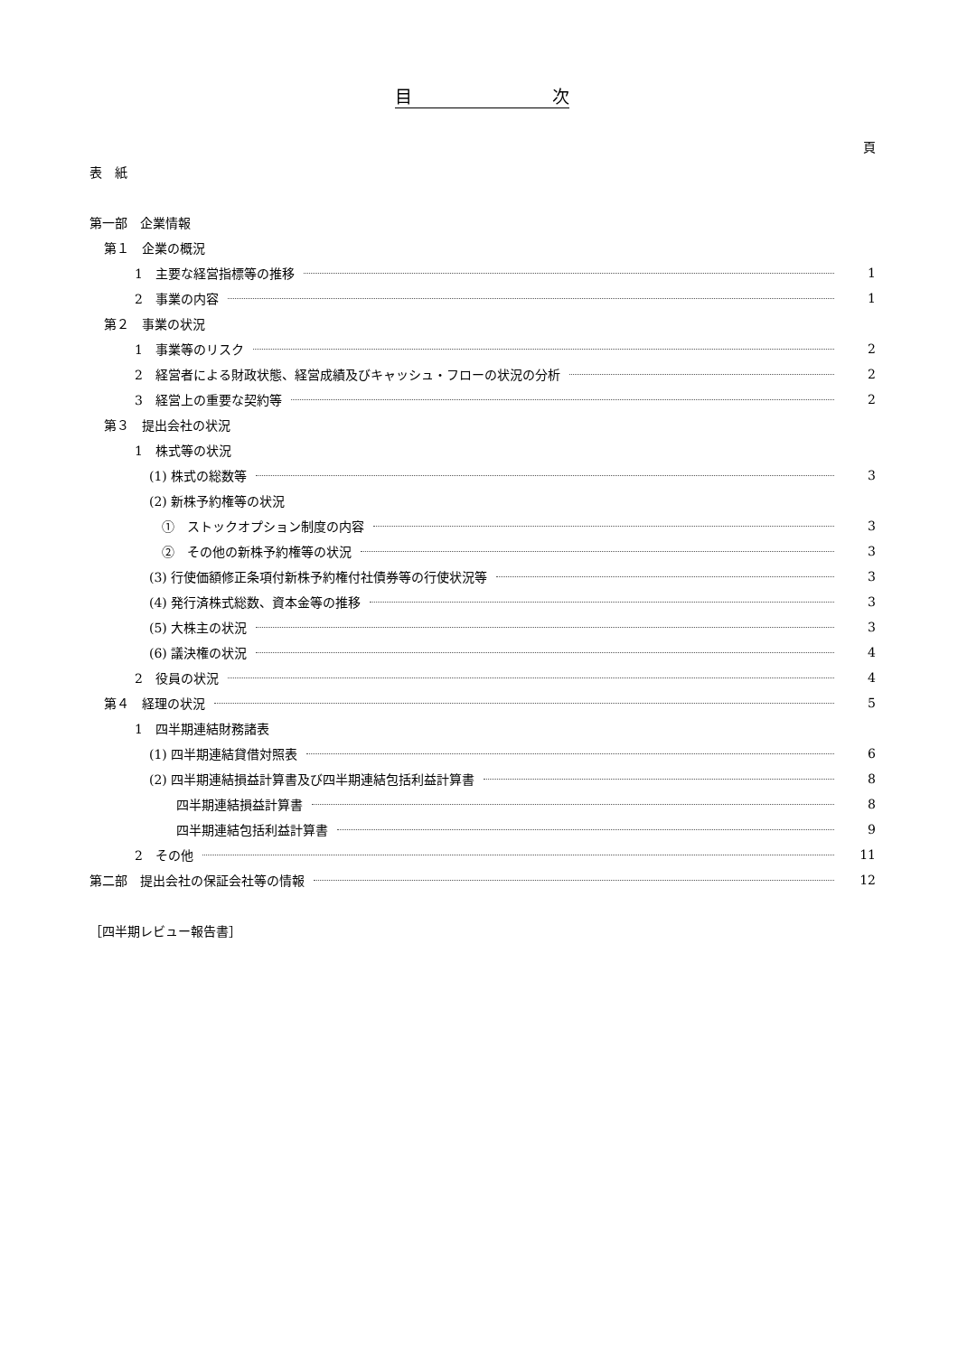目 次
頁
表　紙
第一部　企業情報
第１　企業の概況
1　主要な経営指標等の推移 1
2　事業の内容 1
第２　事業の状況
1　事業等のリスク 2
2　経営者による財政状態、経営成績及びキャッシュ・フローの状況の分析 2
3　経営上の重要な契約等 2
第３　提出会社の状況
1　株式等の状況
(1) 株式の総数等 3
(2) 新株予約権等の状況
①　ストックオプション制度の内容 3
②　その他の新株予約権等の状況 3
(3) 行使価額修正条項付新株予約権付社債券等の行使状況等 3
(4) 発行済株式総数、資本金等の推移 3
(5) 大株主の状況 3
(6) 議決権の状況 4
2　役員の状況 4
第４　経理の状況 5
1　四半期連結財務諸表
(1) 四半期連結貸借対照表 6
(2) 四半期連結損益計算書及び四半期連結包括利益計算書 8
四半期連結損益計算書 8
四半期連結包括利益計算書 9
2　その他 11
第二部　提出会社の保証会社等の情報 12
［四半期レビュー報告書］